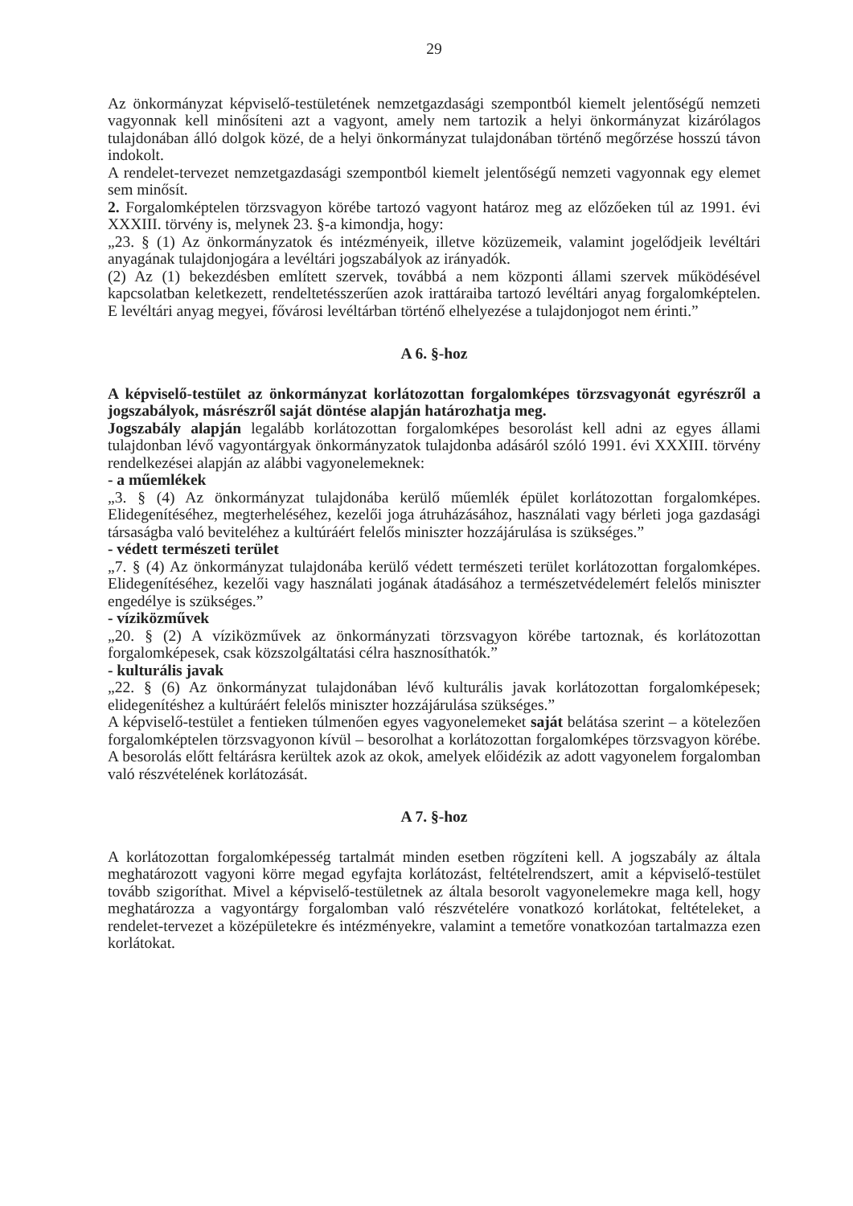29
Az önkormányzat képviselő-testületének nemzetgazdasági szempontból kiemelt jelentőségű nemzeti vagyonnak kell minősíteni azt a vagyont, amely nem tartozik a helyi önkormányzat kizárólagos tulajdonában álló dolgok közé, de a helyi önkormányzat tulajdonában történő megőrzése hosszú távon indokolt.
A rendelet-tervezet nemzetgazdasági szempontból kiemelt jelentőségű nemzeti vagyonnak egy elemet sem minősít.
2. Forgalomképtelen törzsvagyon körébe tartozó vagyont határoz meg az előzőeken túl az 1991. évi XXXIII. törvény is, melynek 23. §-a kimondja, hogy:
„23. § (1) Az önkormányzatok és intézményeik, illetve közüzemeik, valamint jogelődjeik levéltári anyagának tulajdonjogára a levéltári jogszabályok az irányadók.
(2) Az (1) bekezdésben említett szervek, továbbá a nem központi állami szervek működésével kapcsolatban keletkezett, rendeltetésszerűen azok irattáraiba tartozó levéltári anyag forgalomképtelen. E levéltári anyag megyei, fővárosi levéltárban történő elhelyezése a tulajdonjogot nem érinti.”
A 6. §-hoz
A képviselő-testület az önkormányzat korlátozottan forgalomképes törzsvagyonát egyrészről a jogszabályok, másrészről saját döntése alapján határozhatja meg.
Jogszabály alapján legalább korlátozottan forgalomképes besorolást kell adni az egyes állami tulajdonban lévő vagyontárgyak önkormányzatok tulajdonba adásáról szóló 1991. évi XXXIII. törvény rendelkezései alapján az alábbi vagyonelemeknek:
- a műemlékek
„3. § (4) Az önkormányzat tulajdonába kerülő műemlék épület korlátozottan forgalomképes. Elidegenítéséhez, megterheléséhez, kezelői joga átruházásához, használati vagy bérleti joga gazdasági társaságba való beviteléhez a kultúráért felelős miniszter hozzájárulása is szükséges.”
- védett természeti terület
„7. § (4) Az önkormányzat tulajdonába kerülő védett természeti terület korlátozottan forgalomképes. Elidegenítéséhez, kezelői vagy használati jogának átadásához a természetvédelemért felelős miniszter engedélye is szükséges.”
- víziközművek
„20. § (2) A víziközművek az önkormányzati törzsvagyon körébe tartoznak, és korlátozottan forgalomképesek, csak közszolgáltatási célra hasznosíthatók.”
- kulturális javak
„22. § (6) Az önkormányzat tulajdonában lévő kulturális javak korlátozottan forgalomképesek; elidegenítéshez a kultúráért felelős miniszter hozzájárulása szükséges.”
A képviselő-testület a fentieken túlmenően egyes vagyonelemeket saját belátása szerint – a kötelezően forgalomképtelen törzsvagyonon kívül – besorolhat a korlátozottan forgalomképes törzsvagyon körébe. A besorolás előtt feltárásra kerültek azok az okok, amelyek előidézik az adott vagyonelem forgalomban való részvételének korlátozását.
A 7. §-hoz
A korlátozottan forgalomképesség tartalmát minden esetben rögzíteni kell. A jogszabály az általa meghatározott vagyoni körre megad egyfajta korlátozást, feltételrendszert, amit a képviselő-testület tovább szigoríthat. Mivel a képviselő-testületnek az általa besorolt vagyonelemekre maga kell, hogy meghatározza a vagyontárgy forgalomban való részvételére vonatkozó korlátokat, feltételeket, a rendelet-tervezet a középületekre és intézményekre, valamint a temetőre vonatkozóan tartalmazza ezen korlátokat.